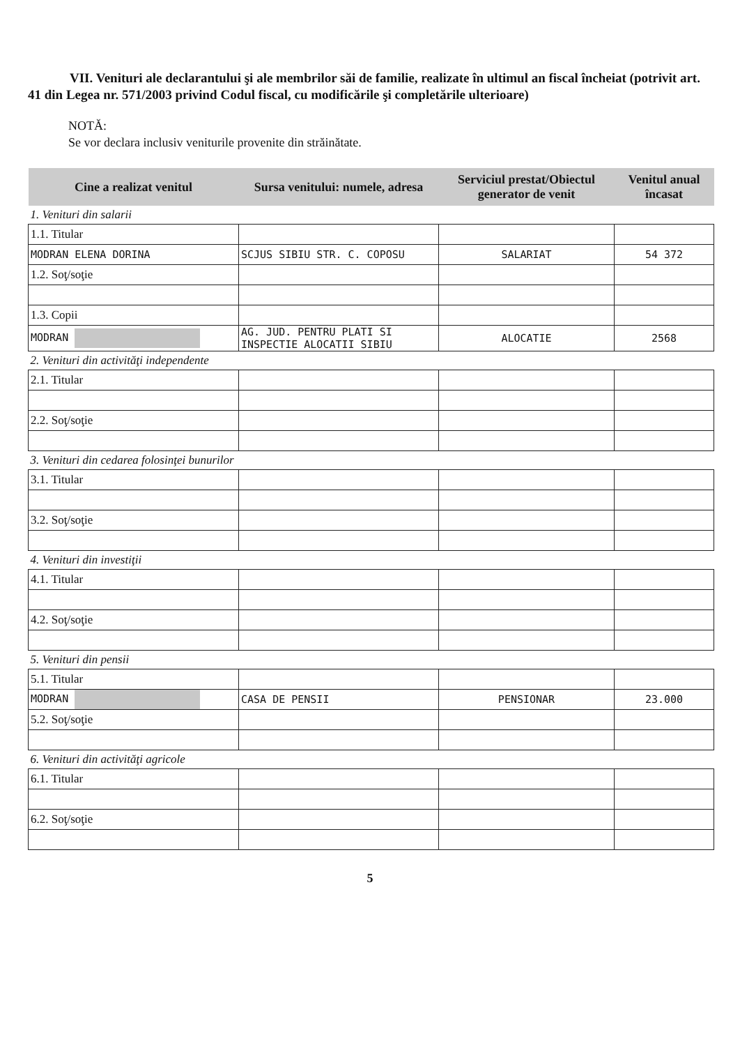VII. Venituri ale declarantului şi ale membrilor săi de familie, realizate în ultimul an fiscal încheiat (potrivit art. 41 din Legea nr. 571/2003 privind Codul fiscal, cu modificările şi completările ulterioare)
NOTĂ:
Se vor declara inclusiv veniturile provenite din străinătate.
| Cine a realizat venitul | Sursa venitului: numele, adresa | Serviciul prestat/Obiectul generator de venit | Venitul anual încasat |
| --- | --- | --- | --- |
| 1. Venituri din salarii | | | |
| 1.1. Titular | | | |
| MODRAN ELENA DORINA | SCJUS SIBIU STR. C. COPOSU | SALARIAT | 54 372 |
| 1.2. Soţ/soţie | | | |
| 1.3. Copii | | | |
| MODRAN | AG. JUD. PENTRU PLATI SI INSPECTIE ALOCATII SIBIU | ALOCATIE | 2568 |
| 2. Venituri din activităţi independente | | | |
| 2.1. Titular | | | |
| 2.2. Soţ/soţie | | | |
| 3. Venituri din cedarea folosinţei bunurilor | | | |
| 3.1. Titular | | | |
| 3.2. Soţ/soţie | | | |
| 4. Venituri din investiţii | | | |
| 4.1. Titular | | | |
| 4.2. Soţ/soţie | | | |
| 5. Venituri din pensii | | | |
| 5.1. Titular | | | |
| MODRAN | CASA DE PENSII | PENSIONAR | 23.000 |
| 5.2. Soţ/soţie | | | |
| 6. Venituri din activităţi agricole | | | |
| 6.1. Titular | | | |
| 6.2. Soţ/soţie | | | |
5